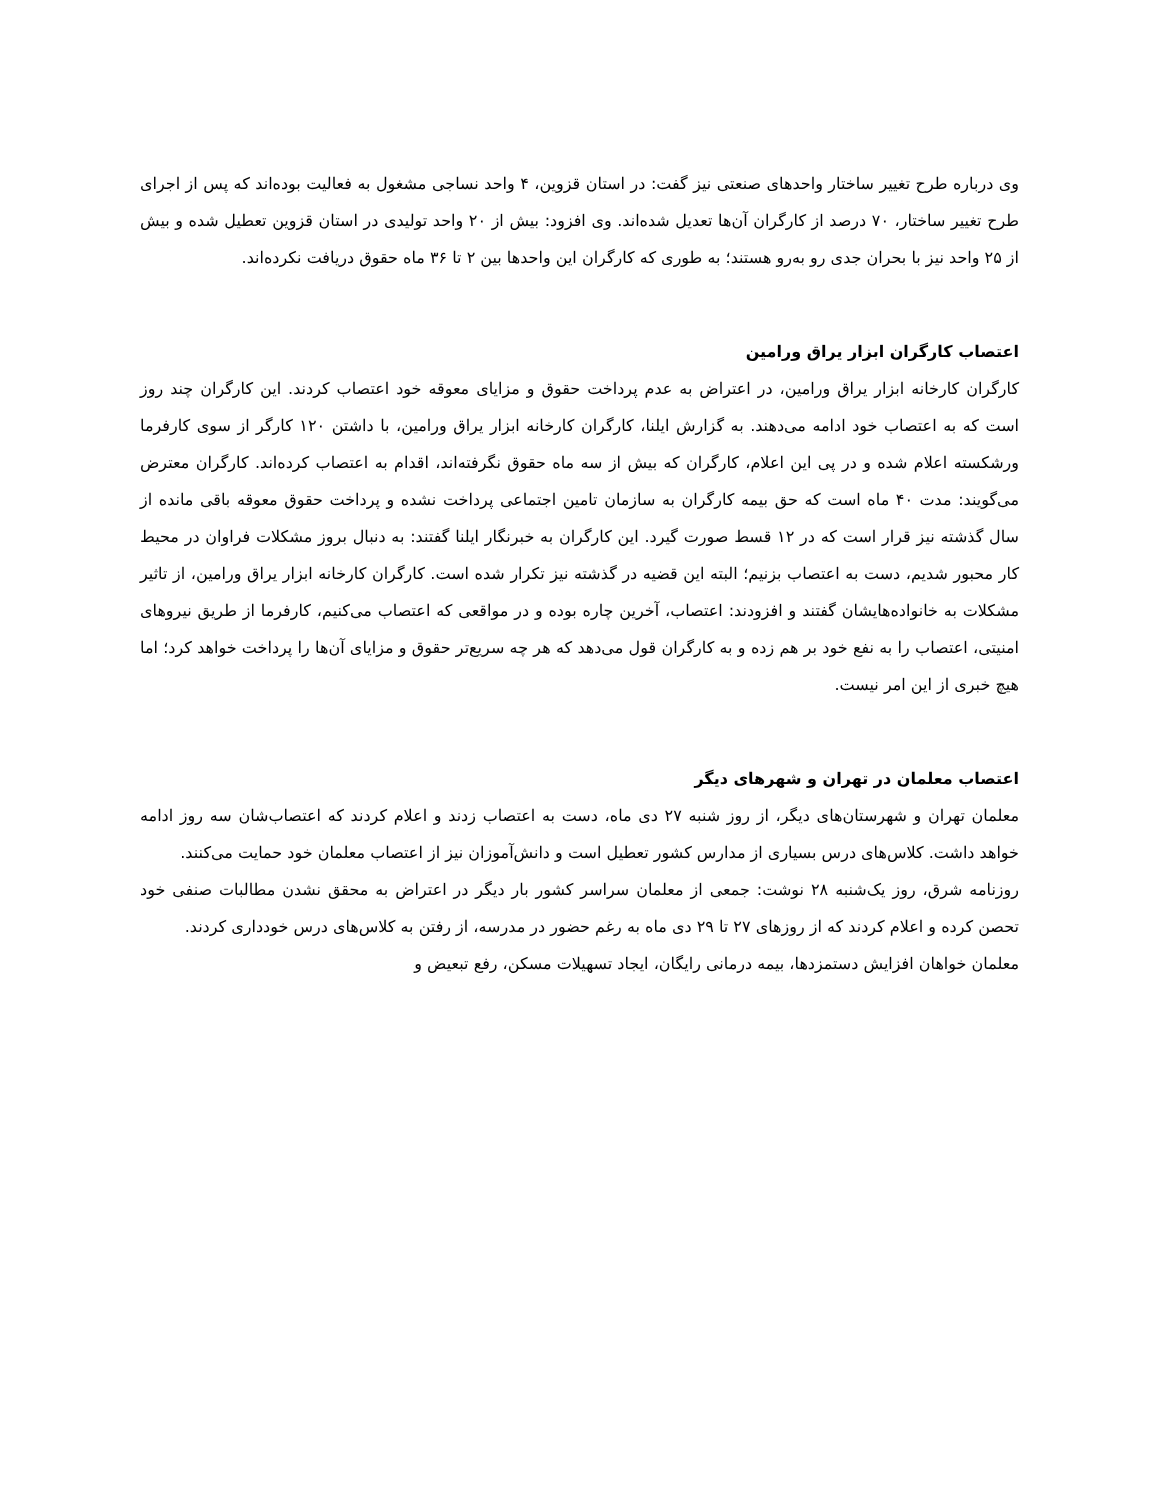وی درباره طرح تغییر ساختار واحدهای صنعتی نیز گفت: در استان قزوین، ۴ واحد نساجی مشغول به فعالیت بوده‌اند که پس از اجرای طرح تغییر ساختار، ۷۰ درصد از کارگران آن‌ها تعدیل شده‌اند. وی افزود: بیش از ۲۰ واحد تولیدی در استان قزوین تعطیل شده و بیش از ۲۵ واحد نیز با بحران جدی رو به‌رو هستند؛ به طوری که کارگران این واحدها بین ۲ تا ۳۶ ماه حقوق دریافت نکرده‌اند.
اعتصاب کارگران ابزار یراق ورامین
کارگران کارخانه ابزار یراق ورامین، در اعتراض به عدم پرداخت حقوق و مزایای معوقه خود اعتصاب کردند. این کارگران چند روز است که به اعتصاب خود ادامه می‌دهند. به گزارش ایلنا، کارگران کارخانه ابزار یراق ورامین، با داشتن ۱۲۰ کارگر از سوی کارفرما ورشکسته اعلام شده و در پی این اعلام، کارگران که بیش از سه ماه حقوق نگرفته‌اند، اقدام به اعتصاب کرده‌اند. کارگران معترض می‌گویند: مدت ۴۰ ماه است که حق بیمه کارگران به سازمان تامین اجتماعی پرداخت نشده و پرداخت حقوق معوقه باقی مانده از سال گذشته نیز قرار است که در ۱۲ قسط صورت گیرد. این کارگران به خبرنگار ایلنا گفتند: به دنبال بروز مشکلات فراوان در محیط کار محبور شدیم، دست به اعتصاب بزنیم؛ البته این قضیه در گذشته نیز تکرار شده است. کارگران کارخانه ابزار یراق ورامین، از تاثیر مشکلات به خانواده‌هایشان گفتند و افزودند: اعتصاب، آخرین چاره بوده و در مواقعی که اعتصاب می‌کنیم، کارفرما از طریق نیروهای امنیتی، اعتصاب را به نفع خود بر هم زده و به کارگران قول می‌دهد که هر چه سریع‌تر حقوق و مزایای آن‌ها را پرداخت خواهد کرد؛ اما هیچ خبری از این امر نیست.
اعتصاب معلمان در تهران و شهرهای دیگر
معلمان تهران و شهرستان‌های دیگر، از روز شنبه ۲۷ دی ماه، دست به اعتصاب زدند و اعلام کردند که اعتصاب‌شان سه روز ادامه خواهد داشت. کلاس‌های درس بسیاری از مدارس کشور تعطیل است و دانش‌آموزان نیز از اعتصاب معلمان خود حمایت می‌کنند.
روزنامه شرق، روز یک‌شنبه ۲۸ نوشت: جمعی از معلمان سراسر کشور بار دیگر در اعتراض به محقق نشدن مطالبات صنفی خود تحصن کرده و اعلام کردند که از روزهای ۲۷ تا ۲۹ دی ماه به رغم حضور در مدرسه، از رفتن به کلاس‌های درس خودداری کردند.
معلمان خواهان افزایش دستمزدها، بیمه درمانی رایگان، ایجاد تسهیلات مسکن، رفع تبعیض و